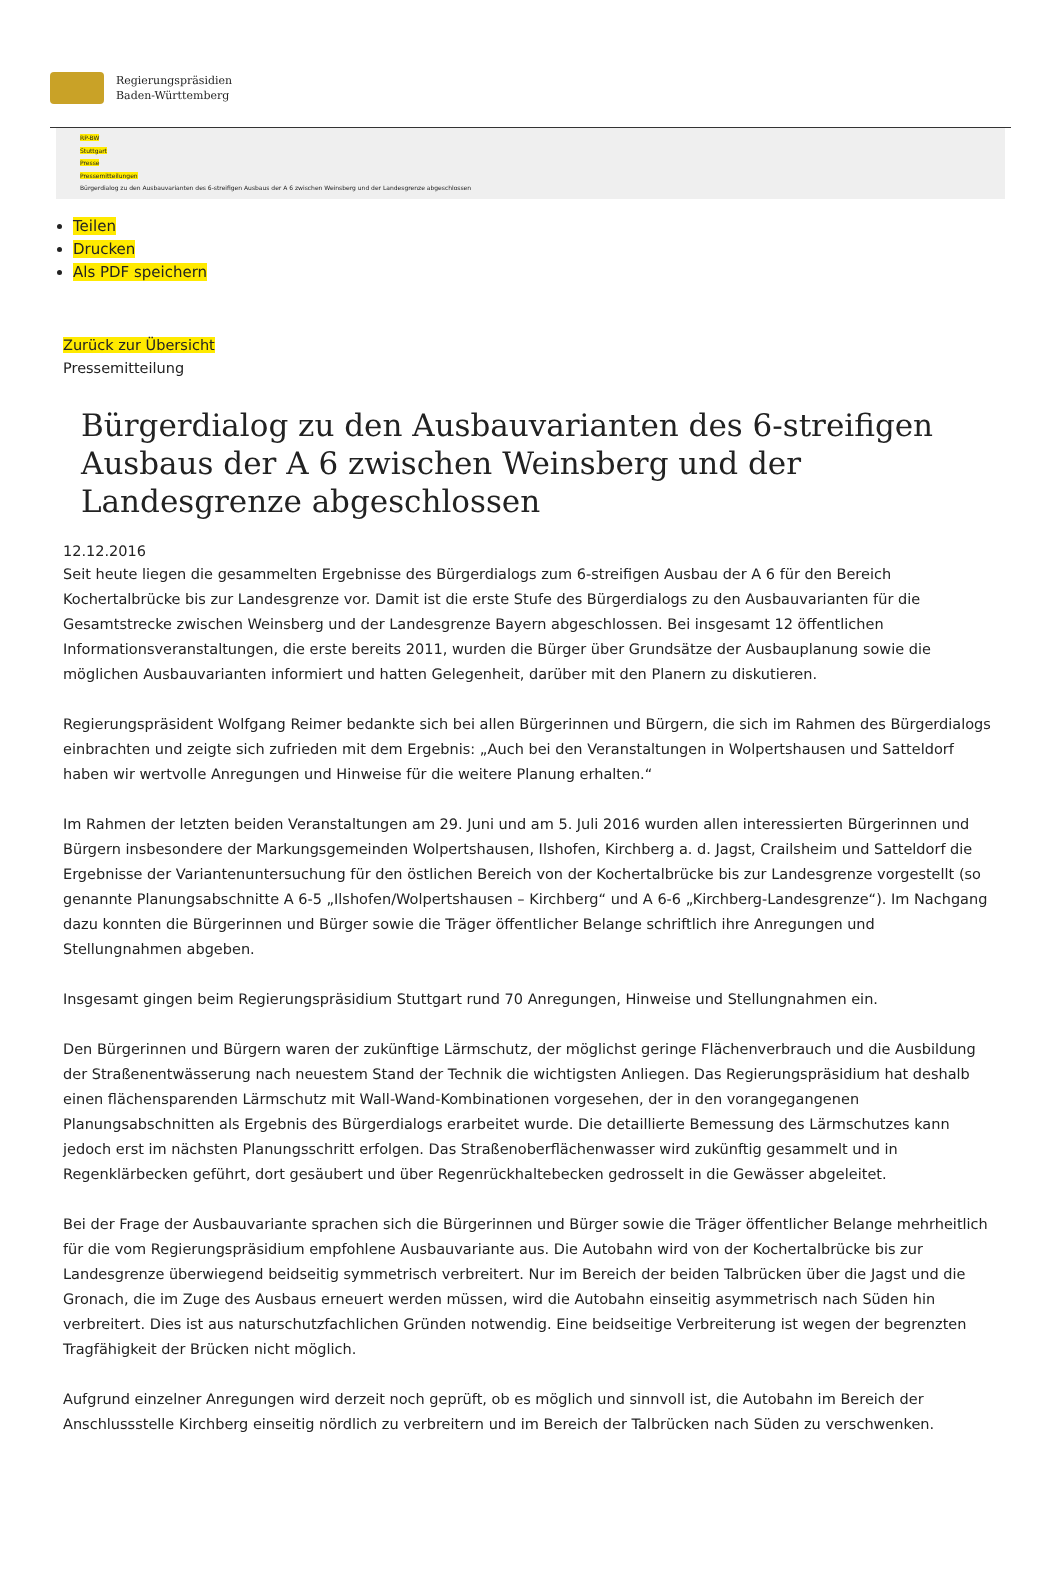Regierungspräsidien
Baden-Württemberg
RP-BW
Stuttgart
Presse
Pressemitteilungen
Bürgerdialog zu den Ausbauvarianten des 6-streifigen Ausbaus der A 6 zwischen Weinsberg und der Landesgrenze abgeschlossen
Teilen
Drucken
Als PDF speichern
Zurück zur Übersicht
Pressemitteilung
Bürgerdialog zu den Ausbauvarianten des 6-streifigen Ausbaus der A 6 zwischen Weinsberg und der Landesgrenze abgeschlossen
12.12.2016
Seit heute liegen die gesammelten Ergebnisse des Bürgerdialogs zum 6-streifigen Ausbau der A 6 für den Bereich Kochertalbrücke bis zur Landesgrenze vor. Damit ist die erste Stufe des Bürgerdialogs zu den Ausbauvarianten für die Gesamtstrecke zwischen Weinsberg und der Landesgrenze Bayern abgeschlossen. Bei insgesamt 12 öffentlichen Informationsveranstaltungen, die erste bereits 2011, wurden die Bürger über Grundsätze der Ausbauplanung sowie die möglichen Ausbauvarianten informiert und hatten Gelegenheit, darüber mit den Planern zu diskutieren.
Regierungspräsident Wolfgang Reimer bedankte sich bei allen Bürgerinnen und Bürgern, die sich im Rahmen des Bürgerdialogs einbrachten und zeigte sich zufrieden mit dem Ergebnis: „Auch bei den Veranstaltungen in Wolpertshausen und Satteldorf haben wir wertvolle Anregungen und Hinweise für die weitere Planung erhalten.“
Im Rahmen der letzten beiden Veranstaltungen am 29. Juni und am 5. Juli 2016 wurden allen interessierten Bürgerinnen und Bürgern insbesondere der Markungsgemeinden Wolpertshausen, Ilshofen, Kirchberg a. d. Jagst, Crailsheim und Satteldorf die Ergebnisse der Variantenuntersuchung für den östlichen Bereich von der Kochertalbrücke bis zur Landesgrenze vorgestellt (so genannte Planungsabschnitte A 6-5 „Ilshofen/Wolpertshausen – Kirchberg“ und A 6-6 „Kirchberg-Landesgrenze“). Im Nachgang dazu konnten die Bürgerinnen und Bürger sowie die Träger öffentlicher Belange schriftlich ihre Anregungen und Stellungnahmen abgeben.
Insgesamt gingen beim Regierungspräsidium Stuttgart rund 70 Anregungen, Hinweise und Stellungnahmen ein.
Den Bürgerinnen und Bürgern waren der zukünftige Lärmschutz, der möglichst geringe Flächenverbrauch und die Ausbildung der Straßenentwässerung nach neuestem Stand der Technik die wichtigsten Anliegen. Das Regierungspräsidium hat deshalb einen flächensparenden Lärmschutz mit Wall-Wand-Kombinationen vorgesehen, der in den vorangegangenen Planungsabschnitten als Ergebnis des Bürgerdialogs erarbeitet wurde. Die detaillierte Bemessung des Lärmschutzes kann jedoch erst im nächsten Planungsschritt erfolgen. Das Straßenoberflächenwasser wird zukünftig gesammelt und in Regenklärbecken geführt, dort gesäubert und über Regenrückhaltebecken gedrosselt in die Gewässer abgeleitet.
Bei der Frage der Ausbauvariante sprachen sich die Bürgerinnen und Bürger sowie die Träger öffentlicher Belange mehrheitlich für die vom Regierungspräsidium empfohlene Ausbauvariante aus. Die Autobahn wird von der Kochertalbrücke bis zur Landesgrenze überwiegend beidseitig symmetrisch verbreitert. Nur im Bereich der beiden Talbrücken über die Jagst und die Gronach, die im Zuge des Ausbaus erneuert werden müssen, wird die Autobahn einseitig asymmetrisch nach Süden hin verbreitert. Dies ist aus naturschutzfachlichen Gründen notwendig. Eine beidseitige Verbreiterung ist wegen der begrenzten Tragfähigkeit der Brücken nicht möglich.
Aufgrund einzelner Anregungen wird derzeit noch geprüft, ob es möglich und sinnvoll ist, die Autobahn im Bereich der Anschlussstelle Kirchberg einseitig nördlich zu verbreitern und im Bereich der Talbrücken nach Süden zu verschwenken.